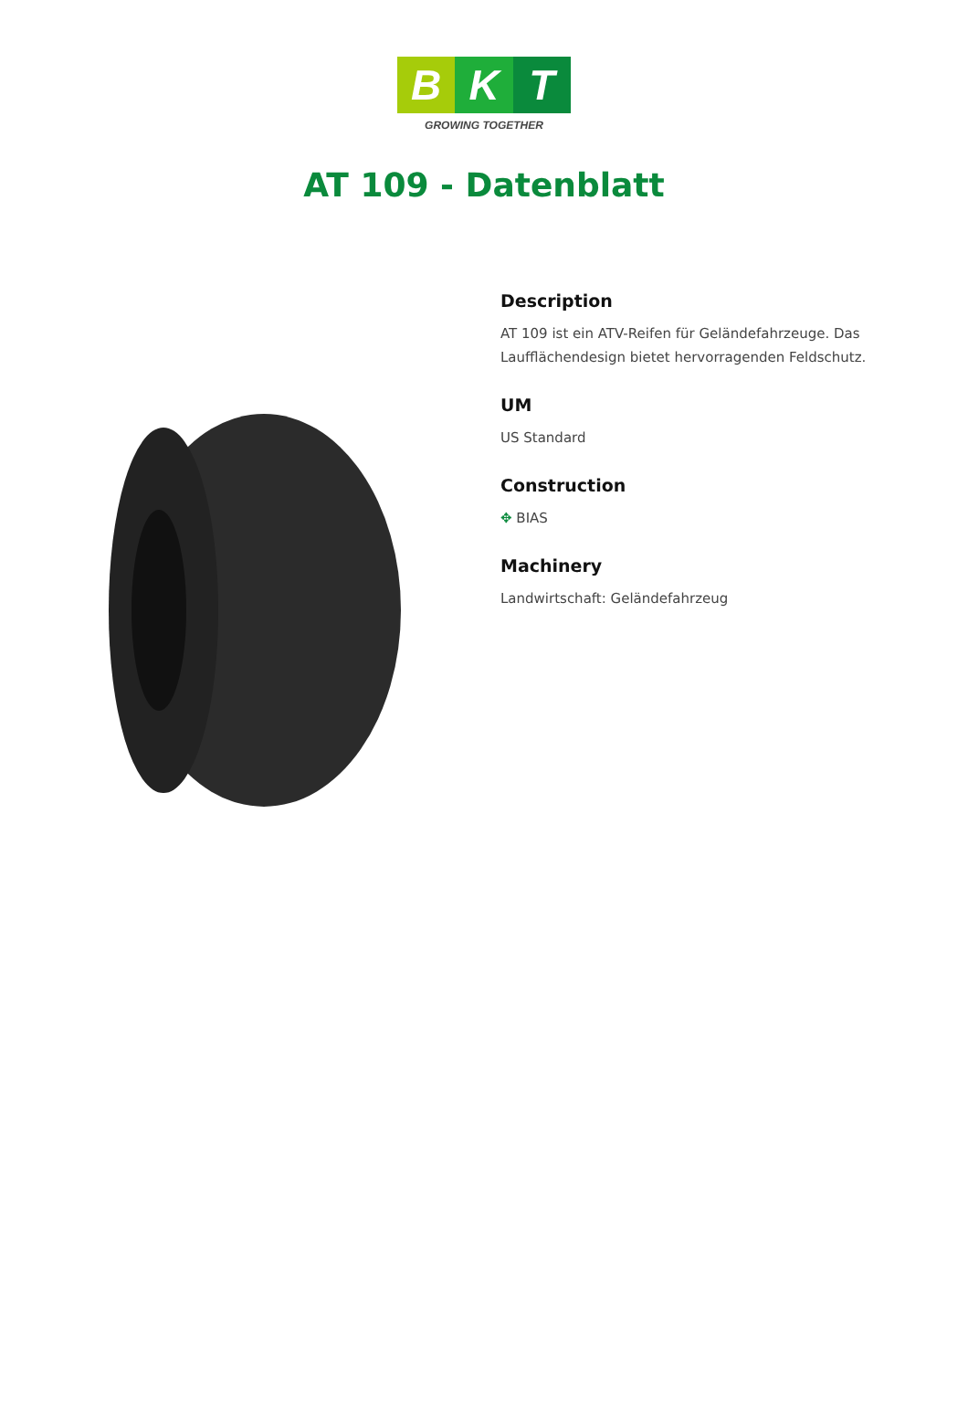B K T
GROWING TOGETHER
AT 109 - Datenblatt
Description
AT 109 ist ein ATV-Reifen für Geländefahrzeuge. Das Laufflächendesign bietet hervorragenden Feldschutz.
UM
US Standard
Construction
✥ BIAS
Machinery
Landwirtschaft: Geländefahrzeug